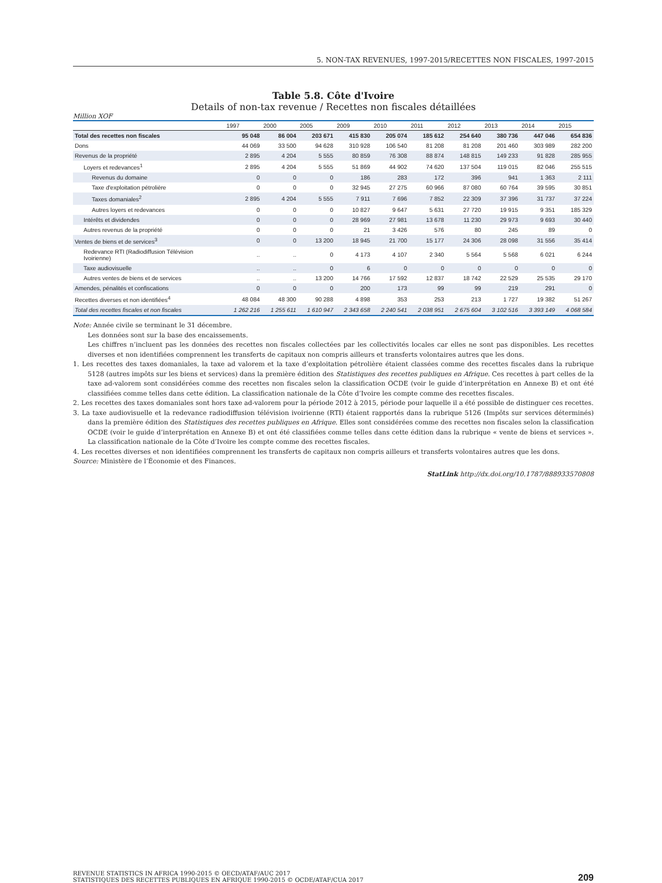5. NON-TAX REVENUES, 1997-2015/RECETTES NON FISCALES, 1997-2015
Table 5.8. Côte d'Ivoire
Details of non-tax revenue / Recettes non fiscales détaillées
Million XOF
| | 1997 | 2000 | 2005 | 2009 | 2010 | 2011 | 2012 | 2013 | 2014 | 2015 |
| --- | --- | --- | --- | --- | --- | --- | --- | --- | --- | --- |
| Total des recettes non fiscales | 95 048 | 86 004 | 203 671 | 415 830 | 205 074 | 185 612 | 254 640 | 380 736 | 447 046 | 654 836 |
| Dons | 44 069 | 33 500 | 94 628 | 310 928 | 106 540 | 81 208 | 81 208 | 201 460 | 303 989 | 282 200 |
| Revenus de la propriété | 2 895 | 4 204 | 5 555 | 80 859 | 76 308 | 88 874 | 148 815 | 149 233 | 91 828 | 285 955 |
| Loyers et redevances<sup>1</sup> | 2 895 | 4 204 | 5 555 | 51 869 | 44 902 | 74 620 | 137 504 | 119 015 | 82 046 | 255 515 |
| Revenus du domaine | 0 | 0 | 0 | 186 | 283 | 172 | 396 | 941 | 1 363 | 2 111 |
| Taxe d'exploitation pétrolière | 0 | 0 | 0 | 32 945 | 27 275 | 60 966 | 87 080 | 60 764 | 39 595 | 30 851 |
| Taxes domaniales<sup>2</sup> | 2 895 | 4 204 | 5 555 | 7 911 | 7 696 | 7 852 | 22 309 | 37 396 | 31 737 | 37 224 |
| Autres loyers et redevances | 0 | 0 | 0 | 10 827 | 9 647 | 5 631 | 27 720 | 19 915 | 9 351 | 185 329 |
| Intérêts et dividendes | 0 | 0 | 0 | 28 969 | 27 981 | 13 678 | 11 230 | 29 973 | 9 693 | 30 440 |
| Autres revenus de la propriété | 0 | 0 | 0 | 21 | 3 426 | 576 | 80 | 245 | 89 | 0 |
| Ventes de biens et de services<sup>3</sup> | 0 | 0 | 13 200 | 18 945 | 21 700 | 15 177 | 24 306 | 28 098 | 31 556 | 35 414 |
| Redevance RTI (Radiodiffusion Télévision Ivoirienne) | .. | .. | 0 | 4 173 | 4 107 | 2 340 | 5 564 | 5 568 | 6 021 | 6 244 |
| Taxe audiovisuelle | .. | .. | 0 | 6 | 0 | 0 | 0 | 0 | 0 | 0 |
| Autres ventes de biens et de services | .. | .. | 13 200 | 14 766 | 17 592 | 12 837 | 18 742 | 22 529 | 25 535 | 29 170 |
| Amendes, pénalités et confiscations | 0 | 0 | 0 | 200 | 173 | 99 | 99 | 219 | 291 | 0 |
| Recettes diverses et non identifiées<sup>4</sup> | 48 084 | 48 300 | 90 288 | 4 898 | 353 | 253 | 213 | 1 727 | 19 382 | 51 267 |
| Total des recettes fiscales et non fiscales | 1 262 216 | 1 255 611 | 1 610 947 | 2 343 658 | 2 240 541 | 2 038 951 | 2 675 604 | 3 102 516 | 3 393 149 | 4 068 584 |
Note: Année civile se terminant le 31 décembre.
Les données sont sur la base des encaissements.
Les chiffres n’incluent pas les données des recettes non fiscales collectées par les collectivités locales car elles ne sont pas disponibles. Les recettes diverses et non identifiées comprennent les transferts de capitaux non compris ailleurs et transferts volontaires autres que les dons.
1. Les recettes des taxes domaniales, la taxe ad valorem et la taxe d’exploitation pétrolière étaient classées comme des recettes fiscales dans la rubrique 5128 (autres impôts sur les biens et services) dans la première édition des Statistiques des recettes publiques en Afrique. Ces recettes à part celles de la taxe ad-valorem sont considérées comme des recettes non fiscales selon la classification OCDE (voir le guide d’interprétation en Annexe B) et ont été classifiées comme telles dans cette édition. La classification nationale de la Côte d’Ivoire les compte comme des recettes fiscales.
2. Les recettes des taxes domaniales sont hors taxe ad-valorem pour la période 2012 à 2015, période pour laquelle il a été possible de distinguer ces recettes.
3. La taxe audiovisuelle et la redevance radiodiffusion télévision ivoirienne (RTI) étaient rapportés dans la rubrique 5126 (Impôts sur services déterminés) dans la première édition des Statistiques des recettes publiques en Afrique. Elles sont considérées comme des recettes non fiscales selon la classification OCDE (voir le guide d’interprétation en Annexe B) et ont été classifiées comme telles dans cette édition dans la rubrique « vente de biens et services ». La classification nationale de la Côte d’Ivoire les compte comme des recettes fiscales.
4. Les recettes diverses et non identifiées comprennent les transferts de capitaux non compris ailleurs et transferts volontaires autres que les dons.
Source: Ministère de l’Économie et des Finances.
StatLink http://dx.doi.org/10.1787/888933570808
REVENUE STATISTICS IN AFRICA 1990-2015 © OECD/ATAF/AUC 2017
STATISTIQUES DES RECETTES PUBLIQUES EN AFRIQUE 1990-2015 © OCDE/ATAF/CUA 2017
209